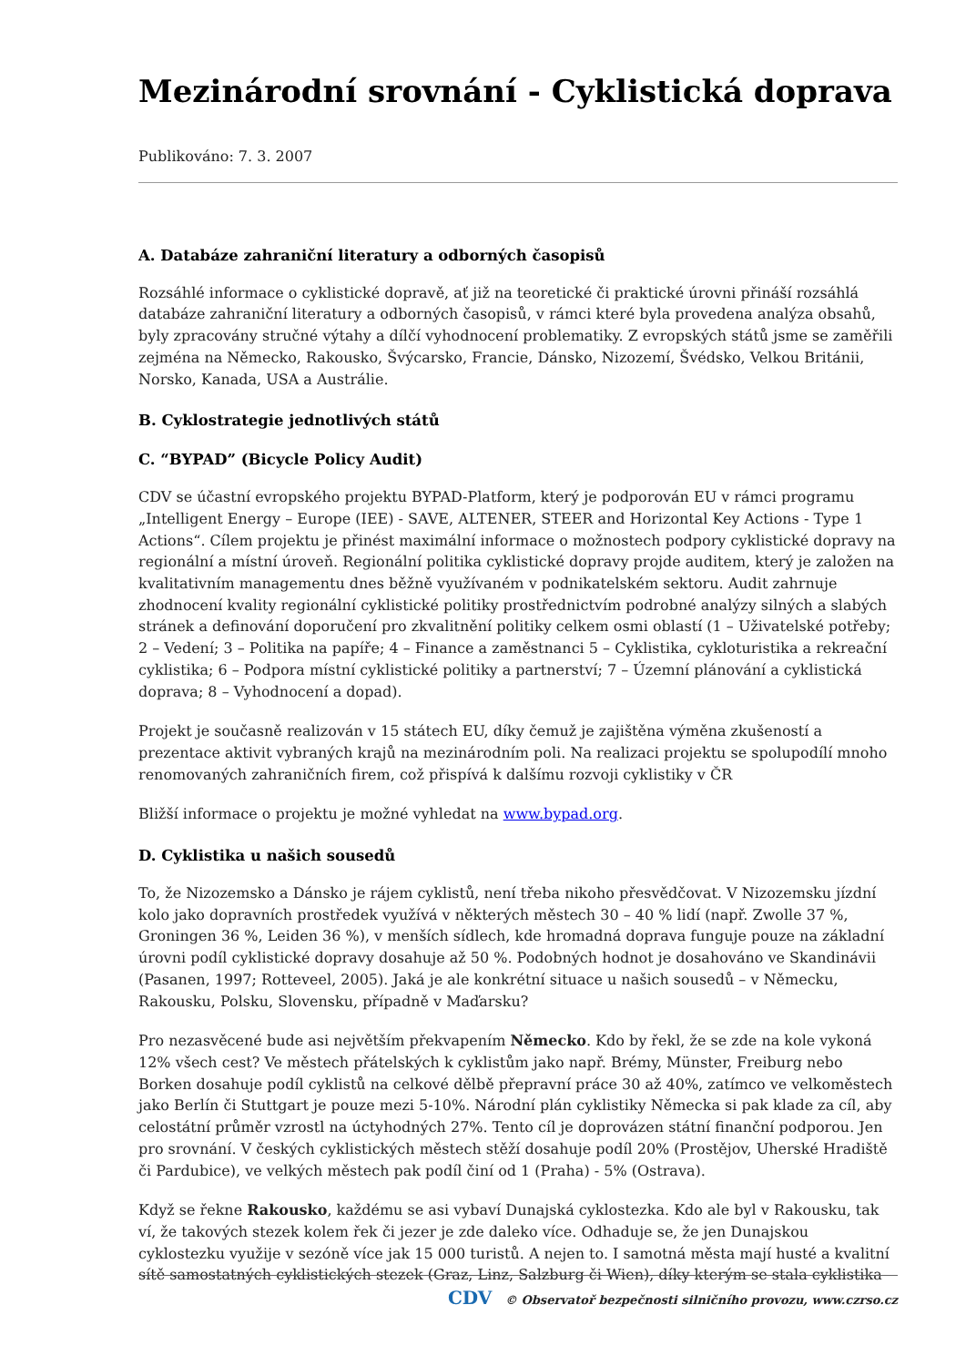Mezinárodní srovnání - Cyklistická doprava
Publikováno: 7. 3. 2007
A. Databáze zahraniční literatury a odborných časopisů
Rozsáhlé informace o cyklistické dopravě, ať již na teoretické či praktické úrovni přináší rozsáhlá databáze zahraniční literatury a odborných časopisů, v rámci které byla provedena analýza obsahů, byly zpracovány stručné výtahy a dílčí vyhodnocení problematiky. Z evropských států jsme se zaměřili zejména na Německo, Rakousko, Švýcarsko, Francie, Dánsko, Nizozemí, Švédsko, Velkou Británii, Norsko, Kanada, USA a Austrálie.
B. Cyklostrategie jednotlivých států
C. “BYPAD” (Bicycle Policy Audit)
CDV se účastní evropského projektu BYPAD-Platform, který je podporován EU v rámci programu „Intelligent Energy – Europe (IEE) - SAVE, ALTENER, STEER and Horizontal Key Actions - Type 1 Actions“. Cílem projektu je přinést maximální informace o možnostech podpory cyklistické dopravy na regionální a místní úroveň. Regionální politika cyklistické dopravy projde auditem, který je založen na kvalitativním managementu dnes běžně využívaném v podnikatelském sektoru. Audit zahrnuje zhodnocení kvality regionální cyklistické politiky prostřednictvím podrobné analýzy silných a slabých stránek a definování doporučení pro zkvalitnění politiky celkem osmi oblastí (1 – Uživatelské potřeby; 2 – Vedení; 3 – Politika na papíře; 4 – Finance a zaměstnanci 5 – Cyklistika, cykloturistika a rekreační cyklistika; 6 – Podpora místní cyklistické politiky a partnerství; 7 – Územní plánování a cyklistická doprava; 8 – Vyhodnocení a dopad).
Projekt je současně realizován v 15 státech EU, díky čemuž je zajištěna výměna zkušeností a prezentace aktivit vybraných krajů na mezinárodním poli. Na realizaci projektu se spolupodílí mnoho renomovaných zahraničních firem, což přispívá k dalšímu rozvoji cyklistiky v ČR
Bližší informace o projektu je možné vyhledat na www.bypad.org.
D. Cyklistika u našich sousedů
To, že Nizozemsko a Dánsko je rájem cyklistů, není třeba nikoho přesvědčovat. V Nizozemsku jízdní kolo jako dopravních prostředek využívá v některých městech 30 – 40 % lidí (např. Zwolle 37 %, Groningen 36 %, Leiden 36 %), v menších sídlech, kde hromadná doprava funguje pouze na základní úrovni podíl cyklistické dopravy dosahuje až 50 %. Podobných hodnot je dosahováno ve Skandinávii (Pasanen, 1997; Rotteveel, 2005). Jaká je ale konkrétní situace u našich sousedů – v Německu, Rakousku, Polsku, Slovensku, případně v Maďarsku?
Pro nezasvěcené bude asi největším překvapením Německo. Kdo by řekl, že se zde na kole vykoná 12% všech cest? Ve městech přátelských k cyklistům jako např. Brémy, Münster, Freiburg nebo Borken dosahuje podíl cyklistů na celkové dělbě přepravní práce 30 až 40%, zatímco ve velkoměstech jako Berlín či Stuttgart je pouze mezi 5-10%. Národní plán cyklistiky Německa si pak klade za cíl, aby celostátní průměr vzrostl na úctyhodných 27%. Tento cíl je doprovázen státní finanční podporou. Jen pro srovnání. V českých cyklistických městech stěží dosahuje podíl 20% (Prostějov, Uherské Hradiště či Pardubice), ve velkých městech pak podíl činí od 1 (Praha) - 5% (Ostrava).
Když se řekne Rakousko, každému se asi vybaví Dunajská cyklostezka. Kdo ale byl v Rakousku, tak ví, že takových stezek kolem řek či jezer je zde daleko více. Odhaduje se, že jen Dunajskou cyklostezku využije v sezóně více jak 15 000 turistů. A nejen to. I samotná města mají husté a kvalitní sítě samostatných cyklistických stezek (Graz, Linz, Salzburg či Wien), díky kterým se stala cyklistika
CDV © Observatoř bezpečnosti silničního provozu, www.czrso.cz